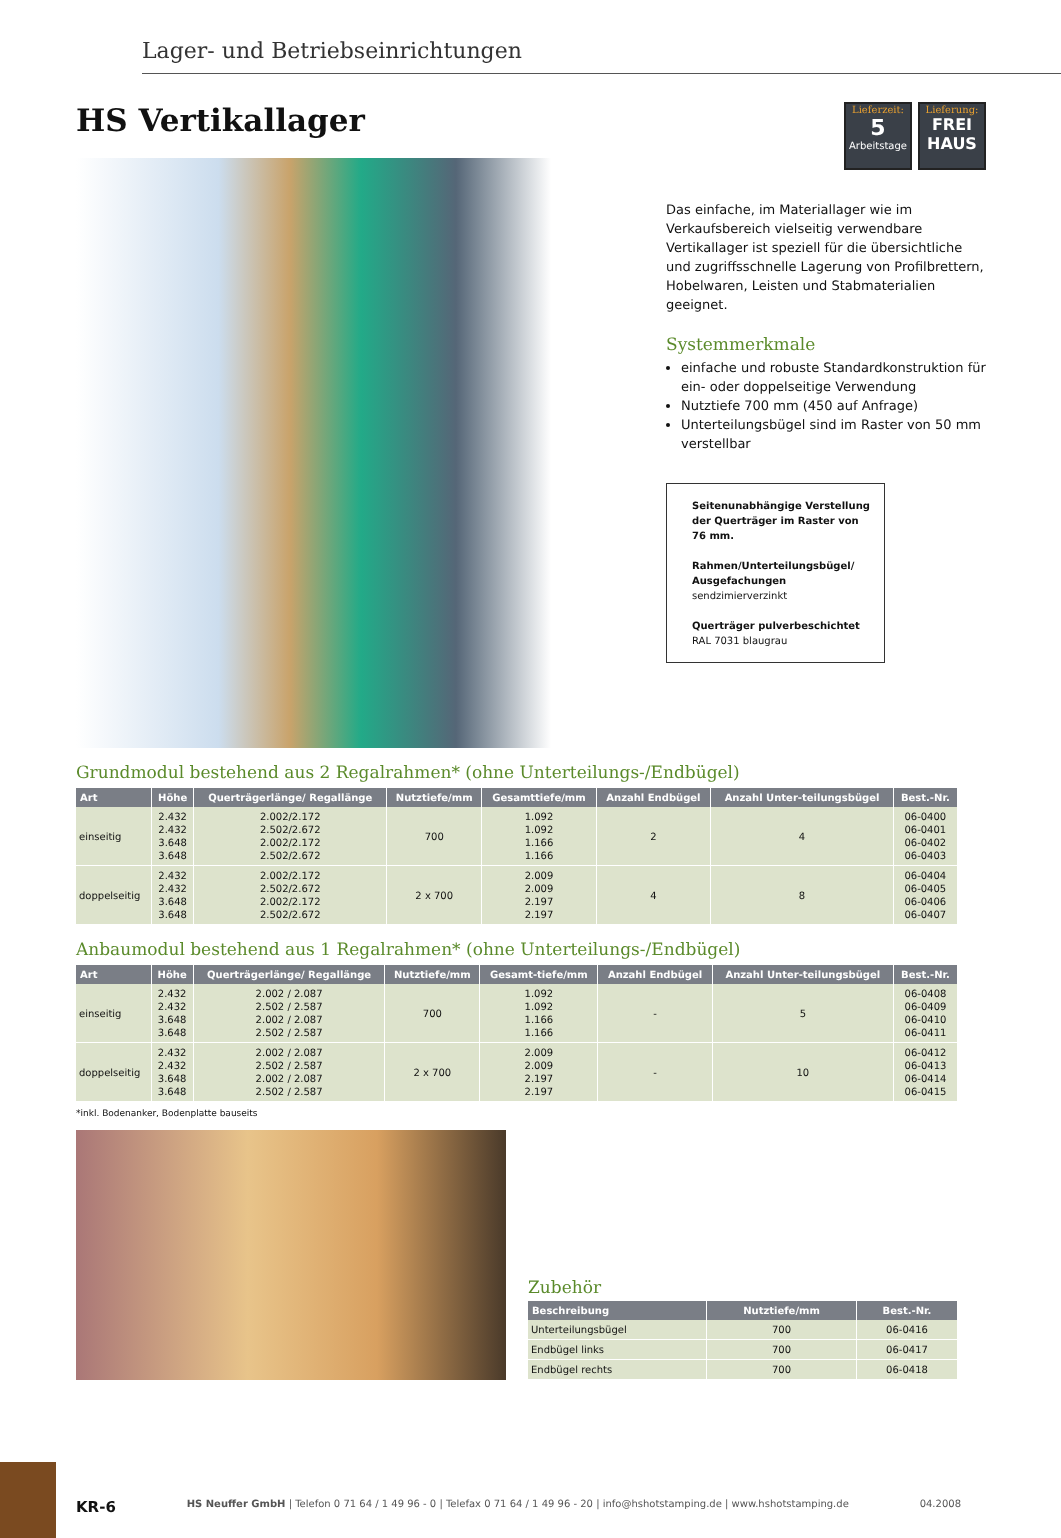Lager- und Betriebseinrichtungen
HS Vertikallager
Lieferzeit:
5
Arbeitstage
Lieferung:
FREI
HAUS
Das einfache, im Materiallager wie im Verkaufsbereich vielseitig verwendbare Vertikallager ist speziell für die übersichtliche und zugriffsschnelle Lagerung von Profilbrettern, Hobelwaren, Leisten und Stabmaterialien geeignet.
Systemmerkmale
einfache und robuste Standardkonstruktion für ein- oder doppelseitige Verwendung
Nutztiefe 700 mm (450 auf Anfrage)
Unterteilungsbügel sind im Raster von 50 mm verstellbar
Seitenunabhängige Verstellung der Querträger im Raster von 76 mm.
Rahmen/Unterteilungsbügel/ Ausgefachungen
sendzimierverzinkt
Querträger pulverbeschichtet
RAL 7031 blaugrau
Grundmodul bestehend aus 2 Regalrahmen* (ohne Unterteilungs-/Endbügel)
| Art | Höhe | Querträgerlänge/ Regallänge | Nutztiefe/mm | Gesamttiefe/mm | Anzahl Endbügel | Anzahl Unter-teilungsbügel | Best.-Nr. |
| --- | --- | --- | --- | --- | --- | --- | --- |
| einseitig | 2.432 2.432 3.648 3.648 | 2.002/2.172 2.502/2.672 2.002/2.172 2.502/2.672 | 700 | 1.092 1.092 1.166 1.166 | 2 | 4 | 06-0400 06-0401 06-0402 06-0403 |
| doppelseitig | 2.432 2.432 3.648 3.648 | 2.002/2.172 2.502/2.672 2.002/2.172 2.502/2.672 | 2 x 700 | 2.009 2.009 2.197 2.197 | 4 | 8 | 06-0404 06-0405 06-0406 06-0407 |
Anbaumodul bestehend aus 1 Regalrahmen* (ohne Unterteilungs-/Endbügel)
| Art | Höhe | Querträgerlänge/ Regallänge | Nutztiefe/mm | Gesamt-tiefe/mm | Anzahl Endbügel | Anzahl Unter-teilungsbügel | Best.-Nr. |
| --- | --- | --- | --- | --- | --- | --- | --- |
| einseitig | 2.432 2.432 3.648 3.648 | 2.002 / 2.087 2.502 / 2.587 2.002 / 2.087 2.502 / 2.587 | 700 | 1.092 1.092 1.166 1.166 | - | 5 | 06-0408 06-0409 06-0410 06-0411 |
| doppelseitig | 2.432 2.432 3.648 3.648 | 2.002 / 2.087 2.502 / 2.587 2.002 / 2.087 2.502 / 2.587 | 2 x 700 | 2.009 2.009 2.197 2.197 | - | 10 | 06-0412 06-0413 06-0414 06-0415 |
*inkl. Bodenanker, Bodenplatte bauseits
Zubehör
| Beschreibung | Nutztiefe/mm | Best.-Nr. |
| --- | --- | --- |
| Unterteilungsbügel | 700 | 06-0416 |
| Endbügel links | 700 | 06-0417 |
| Endbügel rechts | 700 | 06-0418 |
KR-6 HS Neuffer GmbH | Telefon 0 71 64 / 1 49 96 - 0 | Telefax 0 71 64 / 1 49 96 - 20 | info@hshotstamping.de | www.hshotstamping.de 04.2008